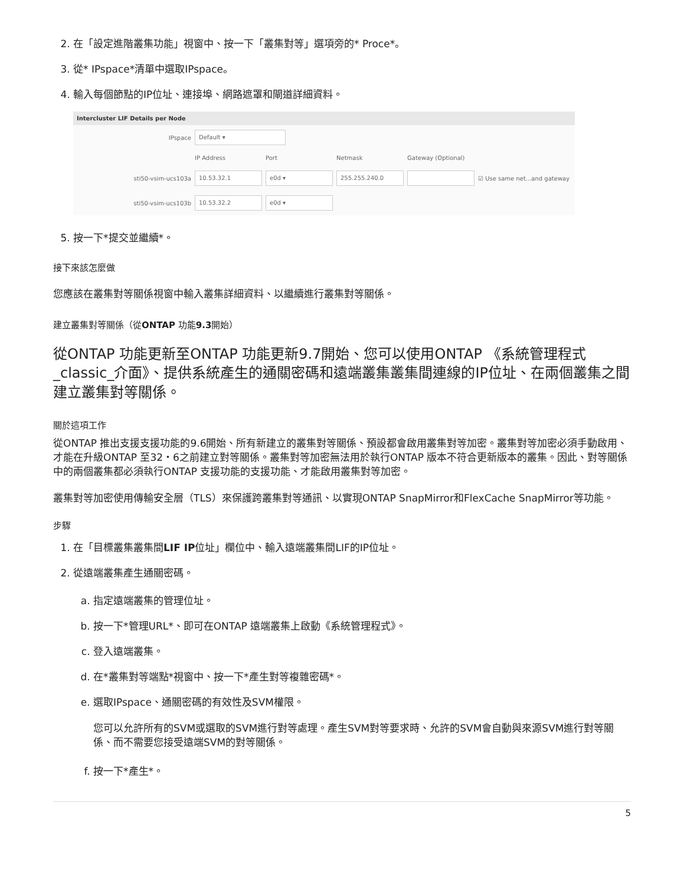2. 在「設定進階叢集功能」視窗中、按一下「叢集對等」選項旁的* Proce*。
3. 從* IPspace*清單中選取IPspace。
4. 輸入每個節點的IP位址、連接埠、網路遮罩和閘道詳細資料。
Intercluster LIF Details per Node
IPspace Default ▾
IP Address Port Netmask Gateway (Optional)
sti50-vsim-ucs103a 10.53.32.1 e0d ▾ 255.255.240.0 ☑ Use same net...and gateway
sti50-vsim-ucs103b 10.53.32.2 e0d ▾
5. 按一下*提交並繼續*。
接下來該怎麼做
您應該在叢集對等關係視窗中輸入叢集詳細資料、以繼續進行叢集對等關係。
建立叢集對等關係（從ONTAP 功能9.3開始）
從ONTAP 功能更新至ONTAP 功能更新9.7開始、您可以使用ONTAP 《系統管理程式_classic_介面》、提供系統產生的通關密碼和遠端叢集叢集間連線的IP位址、在兩個叢集之間建立叢集對等關係。
關於這項工作
從ONTAP 推出支援支援功能的9.6開始、所有新建立的叢集對等關係、預設都會啟用叢集對等加密。叢集對等加密必須手動啟用、才能在升級ONTAP 至32・6之前建立對等關係。叢集對等加密無法用於執行ONTAP 版本不符合更新版本的叢集。因此、對等關係中的兩個叢集都必須執行ONTAP 支援功能的支援功能、才能啟用叢集對等加密。
叢集對等加密使用傳輸安全層（TLS）來保護跨叢集對等通訊、以實現ONTAP SnapMirror和FlexCache SnapMirror等功能。
步驟
1. 在「目標叢集叢集間LIF IP位址」欄位中、輸入遠端叢集間LIF的IP位址。
2. 從遠端叢集產生通關密碼。
a. 指定遠端叢集的管理位址。
b. 按一下*管理URL*、即可在ONTAP 遠端叢集上啟動《系統管理程式》。
c. 登入遠端叢集。
d. 在*叢集對等端點*視窗中、按一下*產生對等複雜密碼*。
e. 選取IPspace、通關密碼的有效性及SVM權限。
您可以允許所有的SVM或選取的SVM進行對等處理。產生SVM對等要求時、允許的SVM會自動與來源SVM進行對等關係、而不需要您接受遠端SVM的對等關係。
f. 按一下*產生*。
5